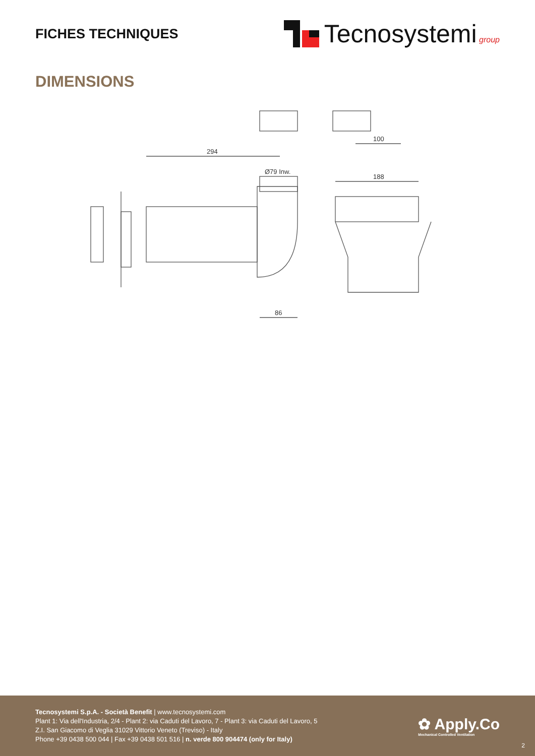FICHES TECHNIQUES
Tecnosystemi group
DIMENSIONS
294
Ø79 Inw.
86
188
100
Tecnosystemi S.p.A. - Società Benefit | www.tecnosystemi.com
Plant 1: Via dell'Industria, 2/4 - Plant 2: via Caduti del Lavoro, 7 - Plant 3: via Caduti del Lavoro, 5
Z.I. San Giacomo di Veglia 31029 Vittorio Veneto (Treviso) - Italy
Phone +39 0438 500 044 | Fax +39 0438 501 516 | n. verde 800 904474 (only for Italy)
✿ Apply.Co
Mechanical Controlled Ventilation
2